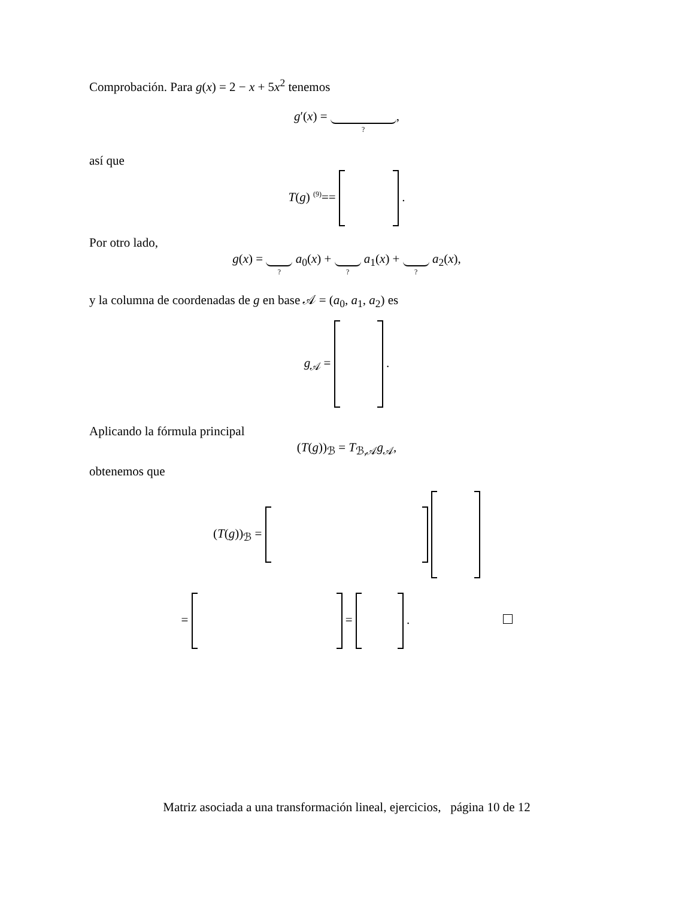Comprobación. Para g(x) = 2 − x + 5x<sup>2</sup> tenemos
g′(x) = ?,
así que
T(g) <sup>(9)</sup>== .
Por otro lado,
g(x) = ? a<sub>0</sub>(x) + ? a<sub>1</sub>(x) + ? a<sub>2</sub>(x),
y la columna de coordenadas de g en base 𝒜 = (a<sub>0</sub>, a<sub>1</sub>, a<sub>2</sub>) es
g<sub>𝒜</sub> = .
Aplicando la fórmula principal
(T(g))<sub>ℬ</sub> = T<sub>ℬ,𝒜</sub>g<sub>𝒜</sub>,
obtenemos que
(T(g))<sub>ℬ</sub> =
= = .
Matriz asociada a una transformación lineal, ejercicios, página 10 de 12